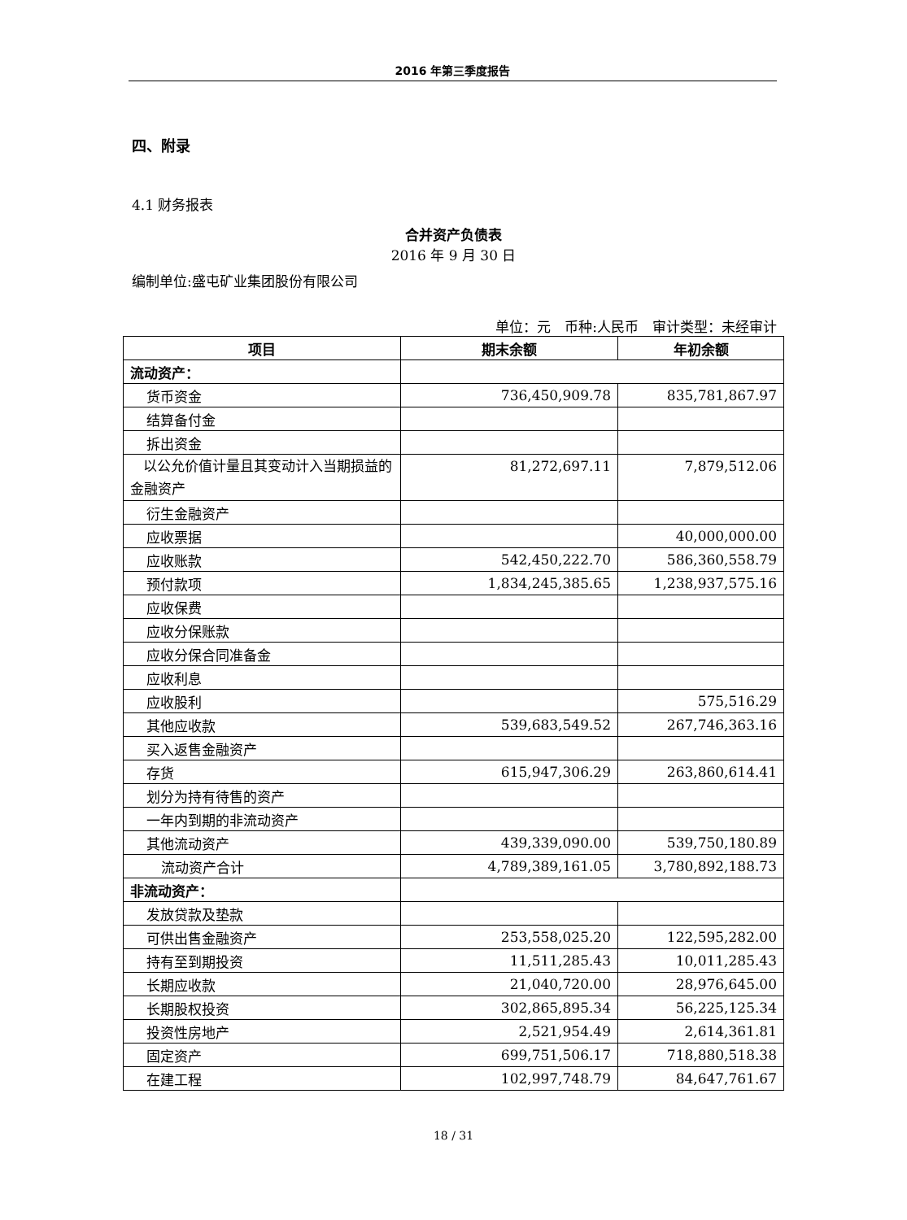2016 年第三季度报告
四、附录
4.1 财务报表
合并资产负债表
2016 年 9 月 30 日
编制单位:盛屯矿业集团股份有限公司
单位：元　币种:人民币　审计类型：未经审计
| 项目 | 期末余额 | 年初余额 |
| --- | --- | --- |
| 流动资产： | | |
| 货币资金 | 736,450,909.78 | 835,781,867.97 |
| 结算备付金 | | |
| 拆出资金 | | |
| 以公允价值计量且其变动计入当期损益的金融资产 | 81,272,697.11 | 7,879,512.06 |
| 衍生金融资产 | | |
| 应收票据 | | 40,000,000.00 |
| 应收账款 | 542,450,222.70 | 586,360,558.79 |
| 预付款项 | 1,834,245,385.65 | 1,238,937,575.16 |
| 应收保费 | | |
| 应收分保账款 | | |
| 应收分保合同准备金 | | |
| 应收利息 | | |
| 应收股利 | | 575,516.29 |
| 其他应收款 | 539,683,549.52 | 267,746,363.16 |
| 买入返售金融资产 | | |
| 存货 | 615,947,306.29 | 263,860,614.41 |
| 划分为持有待售的资产 | | |
| 一年内到期的非流动资产 | | |
| 其他流动资产 | 439,339,090.00 | 539,750,180.89 |
| 流动资产合计 | 4,789,389,161.05 | 3,780,892,188.73 |
| 非流动资产： | | |
| 发放贷款及垫款 | | |
| 可供出售金融资产 | 253,558,025.20 | 122,595,282.00 |
| 持有至到期投资 | 11,511,285.43 | 10,011,285.43 |
| 长期应收款 | 21,040,720.00 | 28,976,645.00 |
| 长期股权投资 | 302,865,895.34 | 56,225,125.34 |
| 投资性房地产 | 2,521,954.49 | 2,614,361.81 |
| 固定资产 | 699,751,506.17 | 718,880,518.38 |
| 在建工程 | 102,997,748.79 | 84,647,761.67 |
18 / 31